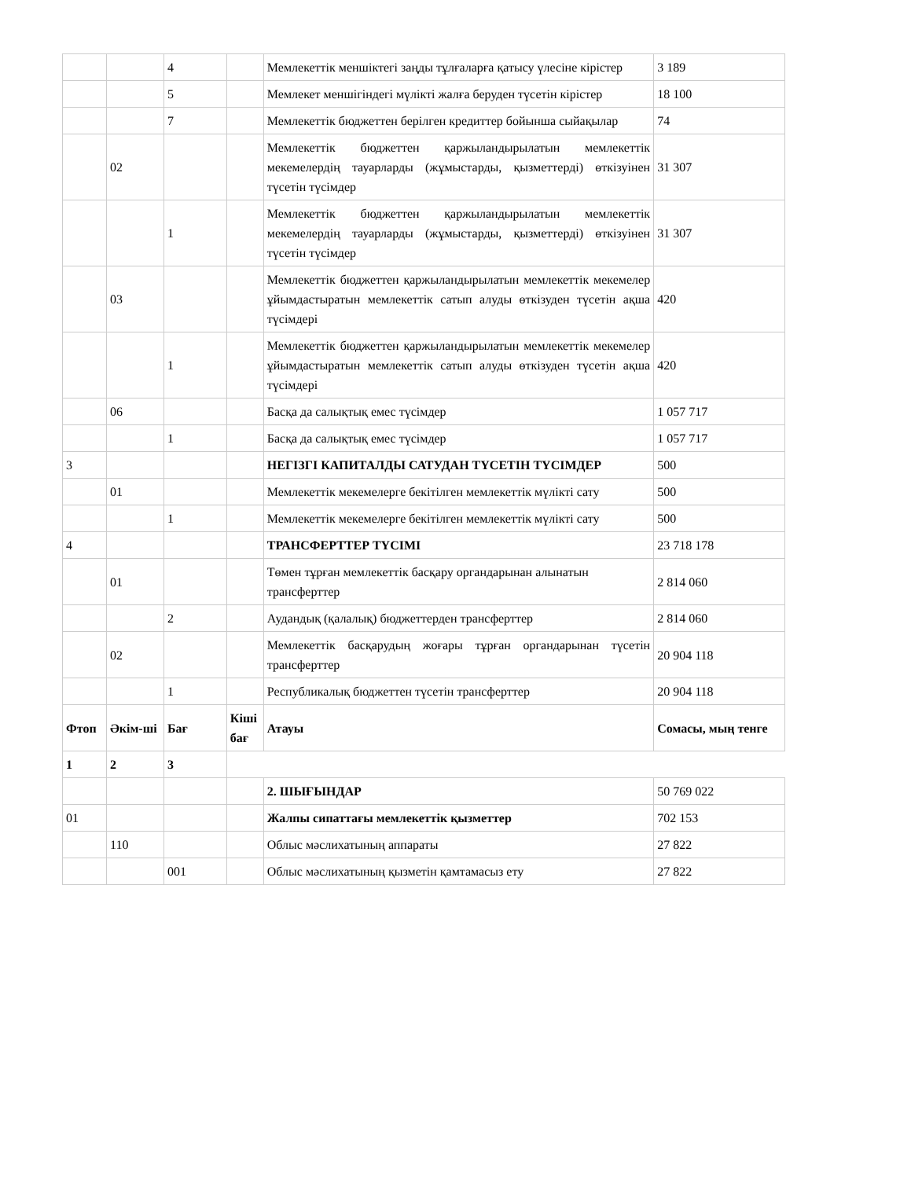| | | 4 | | Мемлекеттік меншіктегі заңды тұлғаларға қатысу үлесіне кірістер | 3 189 |
| | | 5 | | Мемлекет меншігіндегі мүлікті жалға беруден түсетін кірістер | 18 100 |
| | | 7 | | Мемлекеттік бюджеттен берілген кредиттер бойынша сыйақылар | 74 |
| | 02 | | | Мемлекеттік бюджеттен қаржыландырылатын мемлекеттік мекемелердің тауарларды (жұмыстарды, қызметтерді) өткізуінен түсетін түсімдер | 31 307 |
| | | 1 | | Мемлекеттік бюджеттен қаржыландырылатын мемлекеттік мекемелердің тауарларды (жұмыстарды, қызметтерді) өткізуінен түсетін түсімдер | 31 307 |
| | 03 | | | Мемлекеттік бюджеттен қаржыландырылатын мемлекеттік мекемелер ұйымдастыратын мемлекеттік сатып алуды өткізуден түсетін ақша түсімдері | 420 |
| | | 1 | | Мемлекеттік бюджеттен қаржыландырылатын мемлекеттік мекемелер ұйымдастыратын мемлекеттік сатып алуды өткізуден түсетін ақша түсімдері | 420 |
| | 06 | | | Басқа да салықтық емес түсімдер | 1 057 717 |
| | | 1 | | Басқа да салықтық емес түсімдер | 1 057 717 |
| 3 | | | | НЕГІЗГІ КАПИТАЛДЫ САТУДАН ТҮСЕТІН ТҮСІМДЕР | 500 |
| | 01 | | | Мемлекеттік мекемелерге бекітілген мемлекеттік мүлікті сату | 500 |
| | | 1 | | Мемлекеттік мекемелерге бекітілген мемлекеттік мүлікті сату | 500 |
| 4 | | | | ТРАНСФЕРТТЕР ТҮСІМІ | 23 718 178 |
| | 01 | | | Төмен тұрған мемлекеттік басқару органдарынан алынатын трансферттер | 2 814 060 |
| | | 2 | | Аудандық (қалалық) бюджеттерден трансферттер | 2 814 060 |
| | 02 | | | Мемлекеттік басқарудың жоғары тұрған органдарынан түсетін трансферттер | 20 904 118 |
| | | 1 | | Республикалық бюджеттен түсетін трансферттер | 20 904 118 |
| Фтоп | Әкім-ші | Бағ | Кіші бағ | Атауы | Сомасы, мың тенге |
| 1 | 2 | 3 | | | |
| | | | | 2. ШЫҒЫНДАР | 50 769 022 |
| 01 | | | | Жалпы сипаттағы мемлекеттік қызметтер | 702 153 |
| | 110 | | | Облыс мәслихатының аппараты | 27 822 |
| | | 001 | | Облыс мәслихатының қызметін қамтамасыз ету | 27 822 |